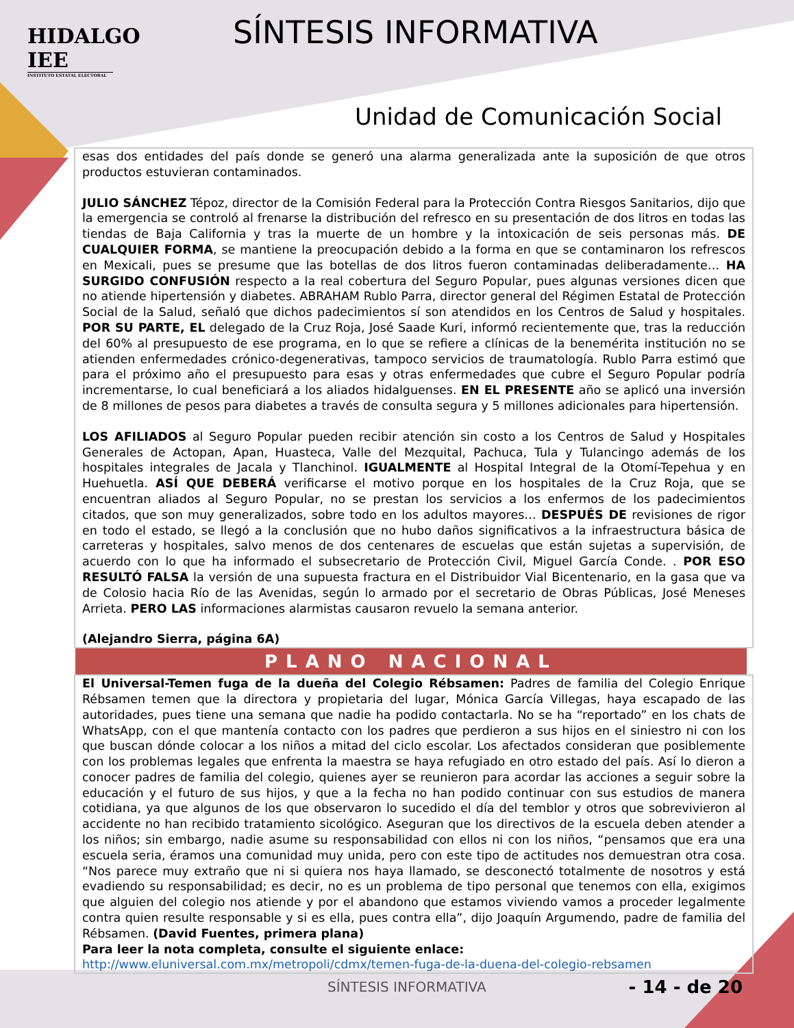HIDALGO IEE
INSTITUTO ESTATAL ELECTORAL
SÍNTESIS INFORMATIVA
Unidad de Comunicación Social
esas dos entidades del país donde se generó una alarma generalizada ante la suposición de que otros productos estuvieran contaminados.
JULIO SÁNCHEZ Tépoz, director de la Comisión Federal para la Protección Contra Riesgos Sanitarios, dijo que la emergencia se controló al frenarse la distribución del refresco en su presentación de dos litros en todas las tiendas de Baja California y tras la muerte de un hombre y la intoxicación de seis personas más. DE CUALQUIER FORMA, se mantiene la preocupación debido a la forma en que se contaminaron los refrescos en Mexicali, pues se presume que las botellas de dos litros fueron contaminadas deliberadamente… HA SURGIDO CONFUSIÓN respecto a la real cobertura del Seguro Popular, pues algunas versiones dicen que no atiende hipertensión y diabetes. ABRAHAM Rublo Parra, director general del Régimen Estatal de Protección Social de la Salud, señaló que dichos padecimientos sí son atendidos en los Centros de Salud y hospitales. POR SU PARTE, EL delegado de la Cruz Roja, José Saade Kuri, informó recientemente que, tras la reducción del 60% al presupuesto de ese programa, en lo que se refiere a clínicas de la benemérita institución no se atienden enfermedades crónico-degenerativas, tampoco servicios de traumatología. Rublo Parra estimó que para el próximo año el presupuesto para esas y otras enfermedades que cubre el Seguro Popular podría incrementarse, lo cual beneficiará a los aliados hidalguenses. EN EL PRESENTE año se aplicó una inversión de 8 millones de pesos para diabetes a través de consulta segura y 5 millones adicionales para hipertensión.
LOS AFILIADOS al Seguro Popular pueden recibir atención sin costo a los Centros de Salud y Hospitales Generales de Actopan, Apan, Huasteca, Valle del Mezquital, Pachuca, Tula y Tulancingo además de los hospitales integrales de Jacala y Tlanchinol. IGUALMENTE al Hospital Integral de la Otomí-Tepehua y en Huehuetla. ASÍ QUE DEBERÁ verificarse el motivo porque en los hospitales de la Cruz Roja, que se encuentran aliados al Seguro Popular, no se prestan los servicios a los enfermos de los padecimientos citados, que son muy generalizados, sobre todo en los adultos mayores… DESPUÉS DE revisiones de rigor en todo el estado, se llegó a la conclusión que no hubo daños significativos a la infraestructura básica de carreteras y hospitales, salvo menos de dos centenares de escuelas que están sujetas a supervisión, de acuerdo con lo que ha informado el subsecretario de Protección Civil, Miguel García Conde. . POR ESO RESULTÓ FALSA la versión de una supuesta fractura en el Distribuidor Vial Bicentenario, en la gasa que va de Colosio hacia Río de las Avenidas, según lo armado por el secretario de Obras Públicas, José Meneses Arrieta. PERO LAS informaciones alarmistas causaron revuelo la semana anterior.
(Alejandro Sierra, página 6A)
PLANO NACIONAL
El Universal-Temen fuga de la dueña del Colegio Rébsamen: Padres de familia del Colegio Enrique Rébsamen temen que la directora y propietaria del lugar, Mónica García Villegas, haya escapado de las autoridades, pues tiene una semana que nadie ha podido contactarla. No se ha “reportado” en los chats de WhatsApp, con el que mantenía contacto con los padres que perdieron a sus hijos en el siniestro ni con los que buscan dónde colocar a los niños a mitad del ciclo escolar. Los afectados consideran que posiblemente con los problemas legales que enfrenta la maestra se haya refugiado en otro estado del país. Así lo dieron a conocer padres de familia del colegio, quienes ayer se reunieron para acordar las acciones a seguir sobre la educación y el futuro de sus hijos, y que a la fecha no han podido continuar con sus estudios de manera cotidiana, ya que algunos de los que observaron lo sucedido el día del temblor y otros que sobrevivieron al accidente no han recibido tratamiento sicológico. Aseguran que los directivos de la escuela deben atender a los niños; sin embargo, nadie asume su responsabilidad con ellos ni con los niños, “pensamos que era una escuela seria, éramos una comunidad muy unida, pero con este tipo de actitudes nos demuestran otra cosa. “Nos parece muy extraño que ni si quiera nos haya llamado, se desconectó totalmente de nosotros y está evadiendo su responsabilidad; es decir, no es un problema de tipo personal que tenemos con ella, exigimos que alguien del colegio nos atiende y por el abandono que estamos viviendo vamos a proceder legalmente contra quien resulte responsable y si es ella, pues contra ella”, dijo Joaquín Argumendo, padre de familia del Rébsamen. (David Fuentes, primera plana)
Para leer la nota completa, consulte el siguiente enlace:
http://www.eluniversal.com.mx/metropoli/cdmx/temen-fuga-de-la-duena-del-colegio-rebsamen
SÍNTESIS INFORMATIVA - 14 - de 20